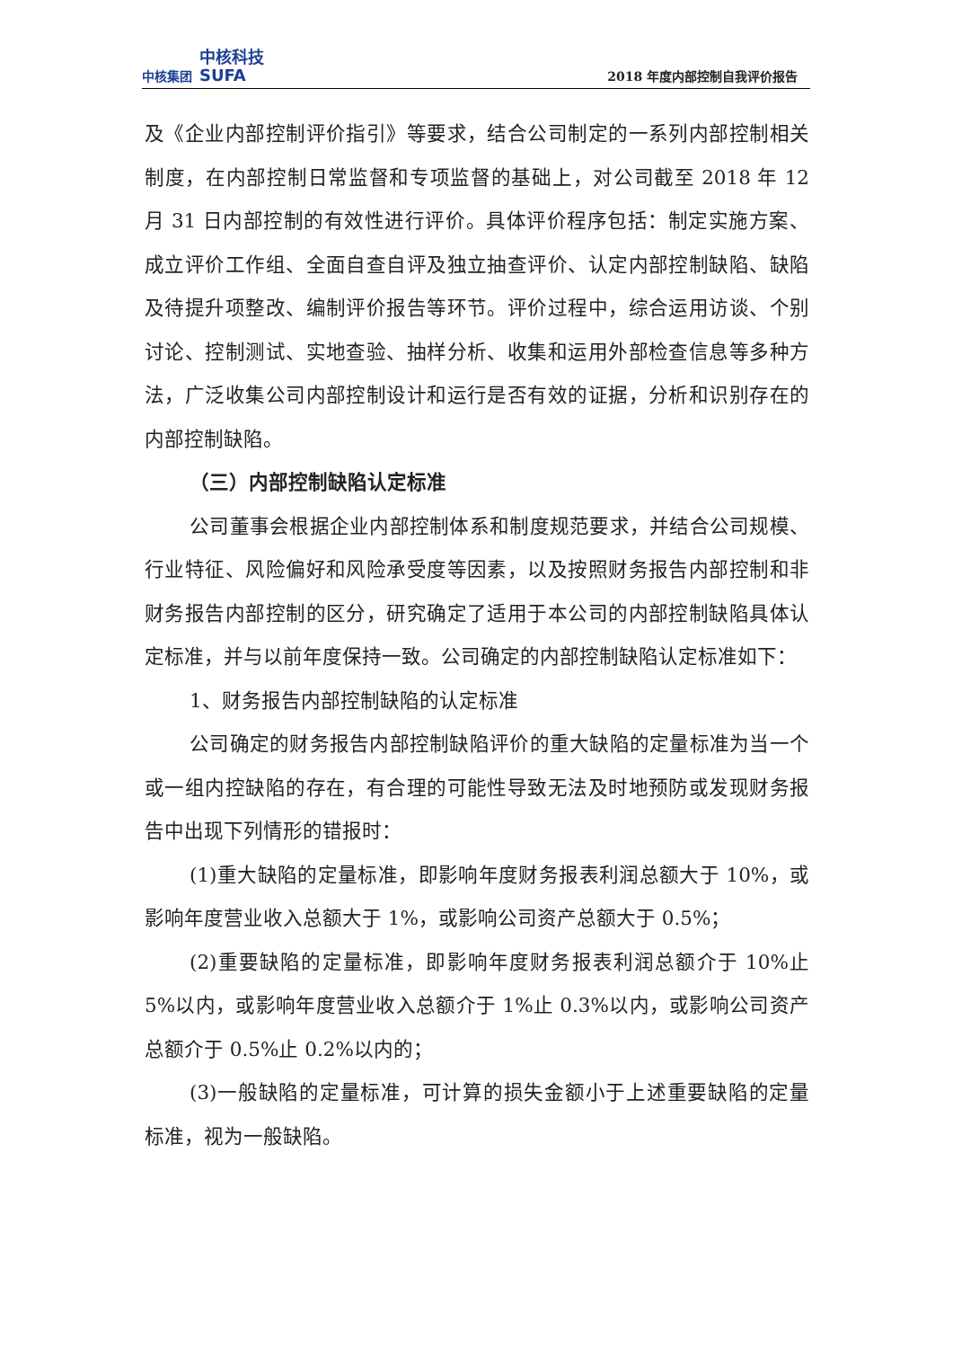中核集团 中核科技
SUFA
2018 年度内部控制自我评价报告
及《企业内部控制评价指引》等要求，结合公司制定的一系列内部控制相关制度，在内部控制日常监督和专项监督的基础上，对公司截至 2018 年 12 月 31 日内部控制的有效性进行评价。具体评价程序包括：制定实施方案、成立评价工作组、全面自查自评及独立抽查评价、认定内部控制缺陷、缺陷及待提升项整改、编制评价报告等环节。评价过程中，综合运用访谈、个别讨论、控制测试、实地查验、抽样分析、收集和运用外部检查信息等多种方法，广泛收集公司内部控制设计和运行是否有效的证据，分析和识别存在的内部控制缺陷。
（三）内部控制缺陷认定标准
公司董事会根据企业内部控制体系和制度规范要求，并结合公司规模、行业特征、风险偏好和风险承受度等因素，以及按照财务报告内部控制和非财务报告内部控制的区分，研究确定了适用于本公司的内部控制缺陷具体认定标准，并与以前年度保持一致。公司确定的内部控制缺陷认定标准如下：
1、财务报告内部控制缺陷的认定标准
公司确定的财务报告内部控制缺陷评价的重大缺陷的定量标准为当一个或一组内控缺陷的存在，有合理的可能性导致无法及时地预防或发现财务报告中出现下列情形的错报时：
(1)重大缺陷的定量标准，即影响年度财务报表利润总额大于 10%，或影响年度营业收入总额大于 1%，或影响公司资产总额大于 0.5%；
(2)重要缺陷的定量标准，即影响年度财务报表利润总额介于 10%止 5%以内，或影响年度营业收入总额介于 1%止 0.3%以内，或影响公司资产总额介于 0.5%止 0.2%以内的；
(3)一般缺陷的定量标准，可计算的损失金额小于上述重要缺陷的定量标准，视为一般缺陷。